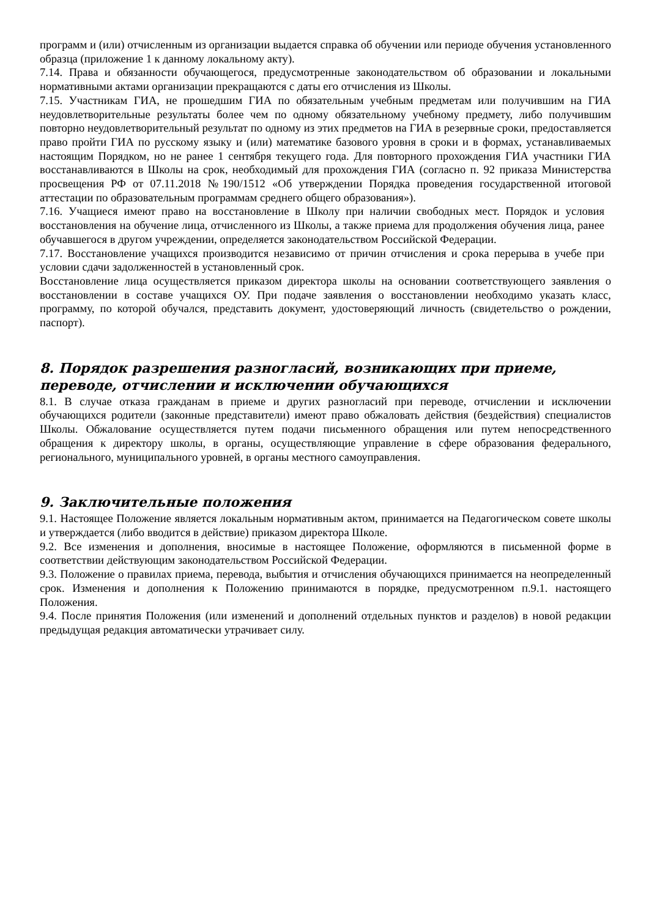программ и (или) отчисленным из организации выдается справка об обучении или периоде обучения установленного образца (приложение 1 к данному локальному акту).
7.14. Права и обязанности обучающегося, предусмотренные законодательством об образовании и локальными нормативными актами организации прекращаются с даты его отчисления из Школы.
7.15. Участникам ГИА, не прошедшим ГИА по обязательным учебным предметам или получившим на ГИА неудовлетворительные результаты более чем по одному обязательному учебному предмету, либо получившим повторно неудовлетворительный результат по одному из этих предметов на ГИА в резервные сроки, предоставляется право пройти ГИА по русскому языку и (или) математике базового уровня в сроки и в формах, устанавливаемых настоящим Порядком, но не ранее 1 сентября текущего года. Для повторного прохождения ГИА участники ГИА восстанавливаются в Школы на срок, необходимый для прохождения ГИА (согласно п. 92 приказа Министерства просвещения РФ от 07.11.2018 №190/1512 «Об утверждении Порядка проведения государственной итоговой аттестации по образовательным программам среднего общего образования»).
7.16. Учащиеся имеют право на восстановление в Школу при наличии свободных мест. Порядок и условия восстановления на обучение лица, отчисленного из Школы, а также приема для продолжения обучения лица, ранее обучавшегося в другом учреждении, определяется законодательством Российской Федерации.
7.17. Восстановление учащихся производится независимо от причин отчисления и срока перерыва в учебе при условии сдачи задолженностей в установленный срок.
Восстановление лица осуществляется приказом директора школы на основании соответствующего заявления о восстановлении в составе учащихся ОУ. При подаче заявления о восстановлении необходимо указать класс, программу, по которой обучался, представить документ, удостоверяющий личность (свидетельство о рождении, паспорт).
8. Порядок разрешения разногласий, возникающих при приеме, переводе, отчислении и исключении обучающихся
8.1. В случае отказа гражданам в приеме и других разногласий при переводе, отчислении и исключении обучающихся родители (законные представители) имеют право обжаловать действия (бездействия) специалистов Школы. Обжалование осуществляется путем подачи письменного обращения или путем непосредственного обращения к директору школы, в органы, осуществляющие управление в сфере образования федерального, регионального, муниципального уровней, в органы местного самоуправления.
9. Заключительные положения
9.1. Настоящее Положение является локальным нормативным актом, принимается на Педагогическом совете школы и утверждается (либо вводится в действие) приказом директора Школе.
9.2. Все изменения и дополнения, вносимые в настоящее Положение, оформляются в письменной форме в соответствии действующим законодательством Российской Федерации.
9.3. Положение о правилах приема, перевода, выбытия и отчисления обучающихся принимается на неопределенный срок. Изменения и дополнения к Положению принимаются в порядке, предусмотренном п.9.1. настоящего Положения.
9.4. После принятия Положения (или изменений и дополнений отдельных пунктов и разделов) в новой редакции предыдущая редакция автоматически утрачивает силу.